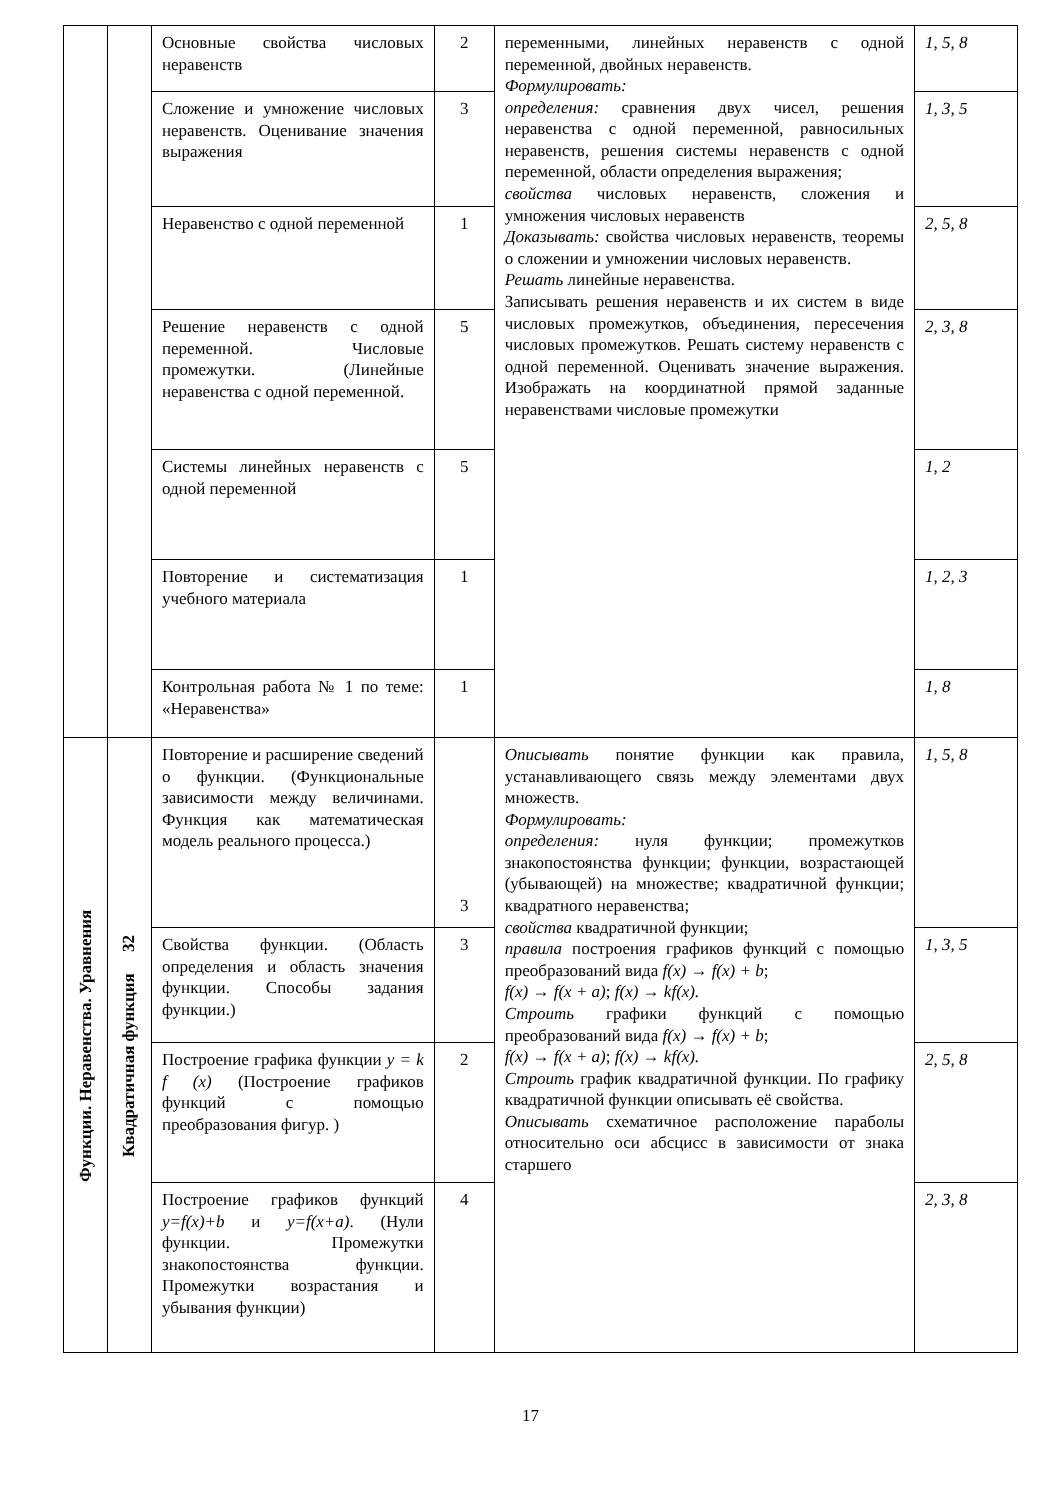| | | Основные свойства числовых неравенств | 2 | переменными, линейных неравенств с одной переменной, двойных неравенств. Формулировать: определения: сравнения двух чисел, решения неравенства с одной переменной, равносильных неравенств, решения системы неравенств с одной переменной, области определения выражения; свойства числовых неравенств, сложения и умножения числовых неравенств Доказывать: свойства числовых неравенств, теоремы о сложении и умножении числовых неравенств. Решать линейные неравенства. Записывать решения неравенств и их систем в виде числовых промежутков, объединения, пересечения числовых промежутков. Решать систему неравенств с одной переменной. Оценивать значение выражения. Изображать на координатной прямой заданные неравенствами числовые промежутки | 1, 5, 8 |
| | | Сложение и умножение числовых неравенств. Оценивание значения выражения | 3 | | 1, 3, 5 |
| | | Неравенство с одной переменной | 1 | | 2, 5, 8 |
| | | Решение неравенств с одной переменной. Числовые промежутки. (Линейные неравенства с одной переменной. | 5 | | 2, 3, 8 |
| | | Системы линейных неравенств с одной переменной | 5 | | 1, 2 |
| | | Повторение и систематизация учебного материала | 1 | | 1, 2, 3 |
| | | Контрольная работа № 1 по теме: «Неравенства» | 1 | | 1, 8 |
| Функции. Неравенства. Уравнения | Квадратичная функция 32 | Повторение и расширение сведений о функции. (Функциональные зависимости между величинами. Функция как математическая модель реального процесса.) | 3 | Описывать понятие функции как правила, устанавливающего связь между элементами двух множеств. Формулировать: определения: нуля функции; промежутков знакопостоянства функции; функции, возрастающей (убывающей) на множестве; квадратичной функции; квадратного неравенства; свойства квадратичной функции; правила построения графиков функций с помощью преобразований вида f(x) → f(x) + b ; f(x) → f(x + a) ; f(x) → kf(x). Строить графики функций с помощью преобразований вида f(x) → f(x) + b ; f(x) → f(x + a) ; f(x) → kf(x). Строить график квадратичной функции. По графику квадратичной функции описывать её свойства. Описывать схематичное расположение параболы относительно оси абсцисс в зависимости от знака старшего | 1, 5, 8 |
| | | Свойства функции. (Область определения и область значения функции. Способы задания функции.) | 3 | | 1, 3, 5 |
| | | Построение графика функции y = k f (x) (Построение графиков функций с помощью преобразования фигур. ) | 2 | | 2, 5, 8 |
| | | Построение графиков функций y=f(x)+b и y=f(x+a) . (Нули функции. Промежутки знакопостоянства функции. Промежутки возрастания и убывания функции) | 4 | | 2, 3, 8 |
17